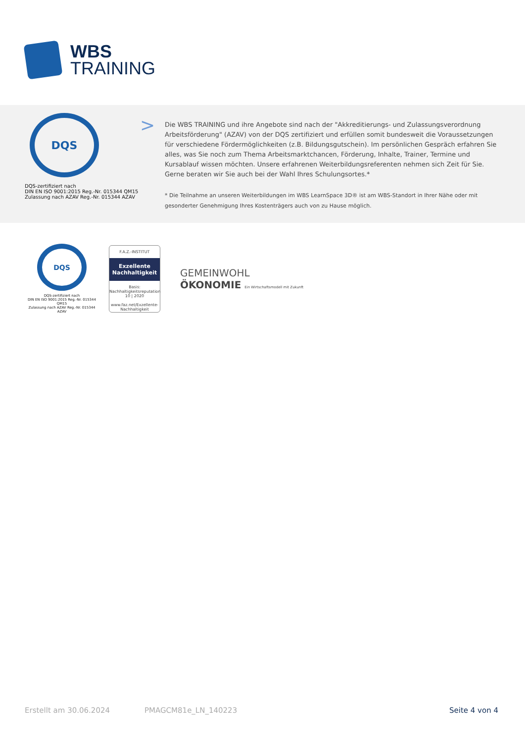WBS
TRAINING
DQS
DQS-zertifiziert nach
DIN EN ISO 9001:2015 Reg.-Nr. 015344 QM15
Zulassung nach AZAV Reg.-Nr. 015344 AZAV
>
Die WBS TRAINING und ihre Angebote sind nach der "Akkreditierungs- und Zulassungsverordnung Arbeitsförderung" (AZAV) von der DQS zertifiziert und erfüllen somit bundesweit die Voraussetzungen für verschiedene Fördermöglichkeiten (z.B. Bildungsgutschein). Im persönlichen Gespräch erfahren Sie alles, was Sie noch zum Thema Arbeitsmarktchancen, Förderung, Inhalte, Trainer, Termine und Kursablauf wissen möchten. Unsere erfahrenen Weiterbildungsreferenten nehmen sich Zeit für Sie. Gerne beraten wir Sie auch bei der Wahl Ihres Schulungsortes.*
* Die Teilnahme an unseren Weiterbildungen im WBS LearnSpace 3D® ist am WBS-Standort in Ihrer Nähe oder mit gesonderter Genehmigung Ihres Kostenträgers auch von zu Hause möglich.
DQS
DQS-zertifiziert nach
DIN EN ISO 9001:2015 Reg.-Nr. 015344 QM15
Zulassung nach AZAV Reg.-Nr. 015344 AZAV
F.A.Z.-INSTITUT
Exzellente
Nachhaltigkeit
Basis: Nachhaltigkeitsreputation
10 | 2020
www.faz.net/Exzellente-Nachhaltigkeit
GEMEINWOHL
ÖKONOMIE Ein Wirtschaftsmodell mit Zukunft
Erstellt am 30.06.2024 PMAGCM81e_LN_140223 Seite 4 von 4